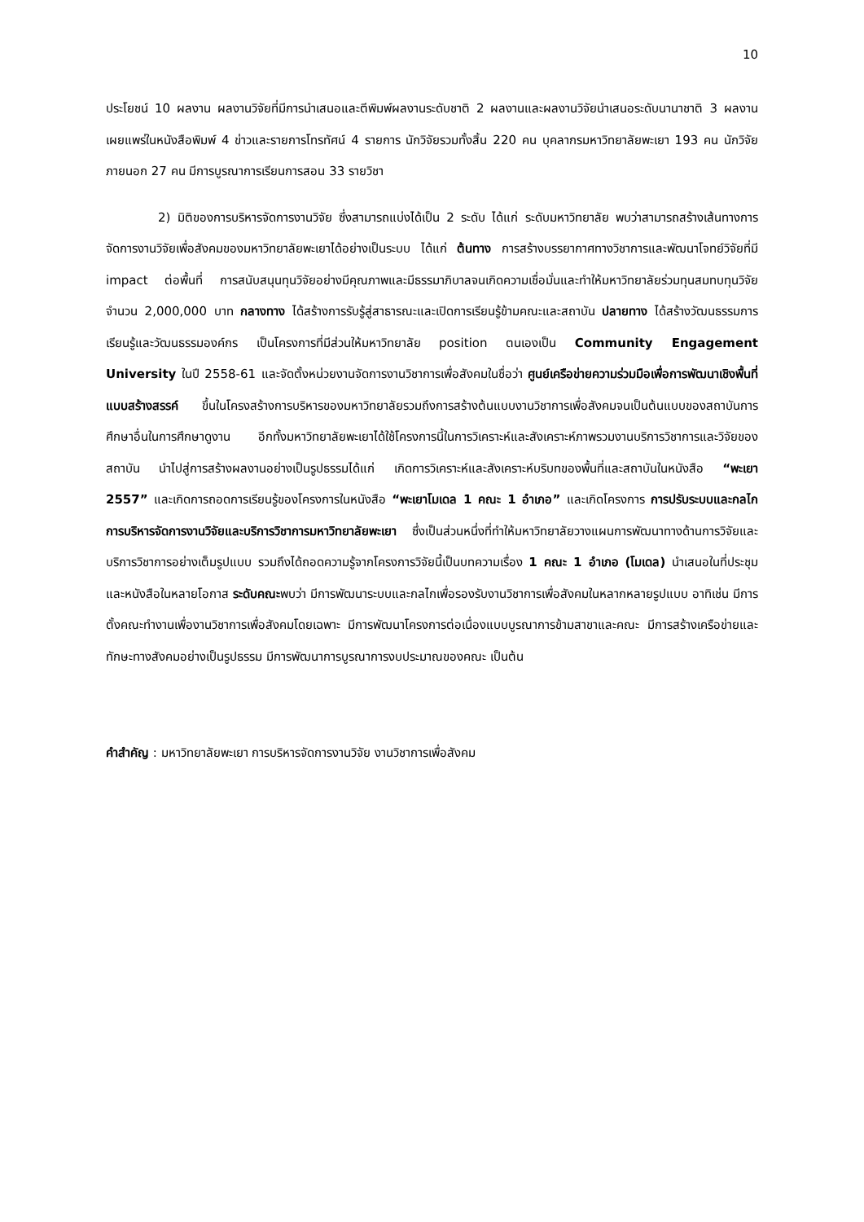10
ประโยชน์ 10 ผลงาน ผลงานวิจัยที่มีการนำเสนอและตีพิมพ์ผลงานระดับชาติ 2 ผลงานและผลงานวิจัยนำเสนอระดับนานาชาติ 3 ผลงาน เผยแพร่ในหนังสือพิมพ์ 4 ข่าวและรายการโทรทัศน์ 4 รายการ นักวิจัยรวมทั้งสิ้น 220 คน บุคลากรมหาวิทยาลัยพะเยา 193 คน นักวิจัยภายนอก 27 คน มีการบูรณาการเรียนการสอน 33 รายวิชา
2) มิติของการบริหารจัดการงานวิจัย ซึ่งสามารถแบ่งได้เป็น 2 ระดับ ได้แก่ ระดับมหาวิทยาลัย พบว่าสามารถสร้างเส้นทางการจัดการงานวิจัยเพื่อสังคมของมหาวิทยาลัยพะเยาได้อย่างเป็นระบบ ได้แก่ ต้นทาง การสร้างบรรยากาศทางวิชาการและพัฒนาโจทย์วิจัยที่มี impact ต่อพื้นที่ การสนับสนุนทุนวิจัยอย่างมีคุณภาพและมีธรรมาภิบาลจนเกิดความเชื่อมั่นและทำให้มหาวิทยาลัยร่วมทุนสมทบทุนวิจัยจำนวน 2,000,000 บาท กลางทาง ได้สร้างการรับรู้สู่สาธารณะและเปิดการเรียนรู้ข้ามคณะและสถาบัน ปลายทาง ได้สร้างวัฒนธรรมการเรียนรู้และวัฒนธรรมองค์กร เป็นโครงการที่มีส่วนให้มหาวิทยาลัย position ตนเองเป็น Community Engagement University ในปี 2558-61 และจัดตั้งหน่วยงานจัดการงานวิชาการเพื่อสังคมในชื่อว่า ศูนย์เครือข่ายความร่วมมือเพื่อการพัฒนาเชิงพื้นที่แบบสร้างสรรค์ ขึ้นในโครงสร้างการบริหารของมหาวิทยาลัยรวมถึงการสร้างต้นแบบงานวิชาการเพื่อสังคมจนเป็นต้นแบบของสถาบันการศึกษาอื่นในการศึกษาดูงาน อีกทั้งมหาวิทยาลัยพะเยาได้ใช้โครงการนี้ในการวิเคราะห์และสังเคราะห์ภาพรวมงานบริการวิชาการและวิจัยของสถาบัน นำไปสู่การสร้างผลงานอย่างเป็นรูปธรรมได้แก่ เกิดการวิเคราะห์และสังเคราะห์บริบทของพื้นที่และสถาบันในหนังสือ “พะเยา 2557” และเกิดการถอดการเรียนรู้ของโครงการในหนังสือ “พะเยาโมเดล 1 คณะ 1 อำเภอ” และเกิดโครงการ การปรับระบบและกลไกการบริหารจัดการงานวิจัยและบริการวิชาการมหาวิทยาลัยพะเยา ซึ่งเป็นส่วนหนึ่งที่ทำให้มหาวิทยาลัยวางแผนการพัฒนาทางด้านการวิจัยและบริการวิชาการอย่างเต็มรูปแบบ รวมถึงได้ถอดความรู้จากโครงการวิจัยนี้เป็นบทความเรื่อง 1 คณะ 1 อำเภอ (โมเดล) นำเสนอในที่ประชุมและหนังสือในหลายโอกาส ระดับคณะพบว่า มีการพัฒนาระบบและกลไกเพื่อรองรับงานวิชาการเพื่อสังคมในหลากหลายรูปแบบ อาทิเช่น มีการตั้งคณะทำงานเพื่องานวิชาการเพื่อสังคมโดยเฉพาะ มีการพัฒนาโครงการต่อเนื่องแบบบูรณาการข้ามสาขาและคณะ มีการสร้างเครือข่ายและทักษะทางสังคมอย่างเป็นรูปธรรม มีการพัฒนาการบูรณาการงบประมาณของคณะ เป็นต้น
คำสำคัญ : มหาวิทยาลัยพะเยา การบริหารจัดการงานวิจัย งานวิชาการเพื่อสังคม